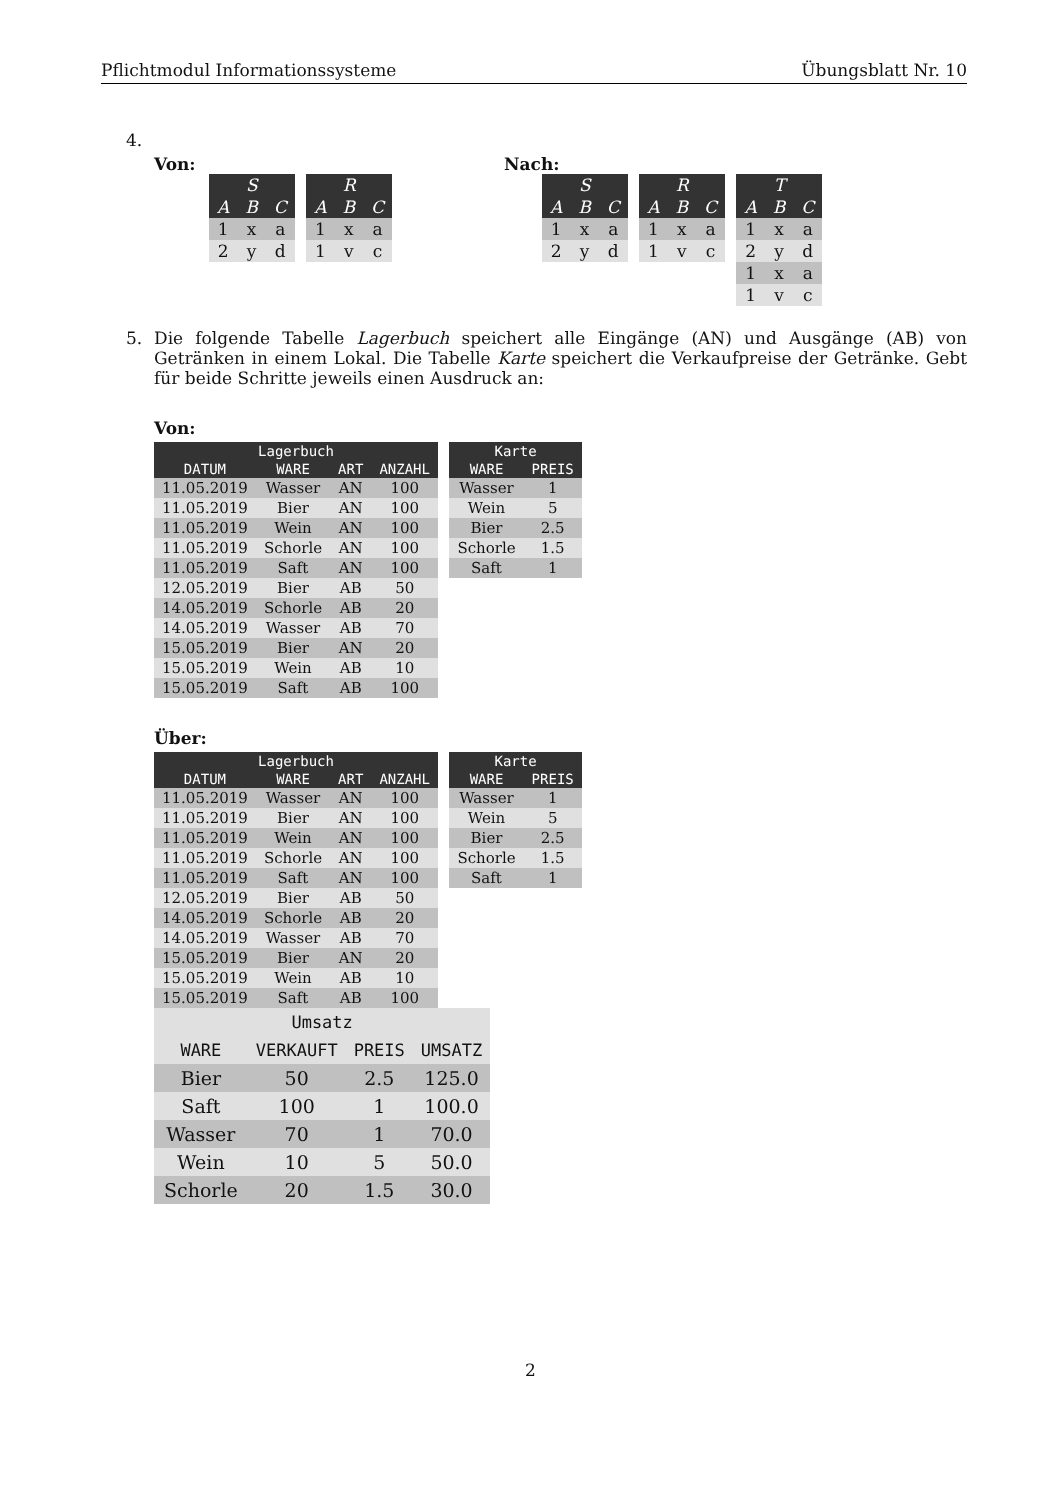Pflichtmodul Informationssysteme Übungsblatt Nr. 10
4.
Von:
| S | | |
| --- | --- | --- |
| A | B | C |
| 1 | x | a |
| 2 | y | d |
| R | | |
| --- | --- | --- |
| A | B | C |
| 1 | x | a |
| 1 | v | c |
Nach:
| S | | |
| --- | --- | --- |
| A | B | C |
| 1 | x | a |
| 2 | y | d |
| R | | |
| --- | --- | --- |
| A | B | C |
| 1 | x | a |
| 1 | v | c |
| T | | |
| --- | --- | --- |
| A | B | C |
| 1 | x | a |
| 2 | y | d |
| 1 | x | a |
| 1 | v | c |
5. Die folgende Tabelle Lagerbuch speichert alle Eingänge (AN) und Ausgänge (AB) von Getränken in einem Lokal. Die Tabelle Karte speichert die Verkaufpreise der Getränke. Gebt für beide Schritte jeweils einen Ausdruck an:
Von:
| Lagerbuch | | | |
| --- | --- | --- | --- |
| DATUM | WARE | ART | ANZAHL |
| 11.05.2019 | Wasser | AN | 100 |
| 11.05.2019 | Bier | AN | 100 |
| 11.05.2019 | Wein | AN | 100 |
| 11.05.2019 | Schorle | AN | 100 |
| 11.05.2019 | Saft | AN | 100 |
| 12.05.2019 | Bier | AB | 50 |
| 14.05.2019 | Schorle | AB | 20 |
| 14.05.2019 | Wasser | AB | 70 |
| 15.05.2019 | Bier | AN | 20 |
| 15.05.2019 | Wein | AB | 10 |
| 15.05.2019 | Saft | AB | 100 |
| Karte | |
| --- | --- |
| WARE | PREIS |
| Wasser | 1 |
| Wein | 5 |
| Bier | 2.5 |
| Schorle | 1.5 |
| Saft | 1 |
Über:
| Lagerbuch | | | |
| --- | --- | --- | --- |
| DATUM | WARE | ART | ANZAHL |
| 11.05.2019 | Wasser | AN | 100 |
| 11.05.2019 | Bier | AN | 100 |
| 11.05.2019 | Wein | AN | 100 |
| 11.05.2019 | Schorle | AN | 100 |
| 11.05.2019 | Saft | AN | 100 |
| 12.05.2019 | Bier | AB | 50 |
| 14.05.2019 | Schorle | AB | 20 |
| 14.05.2019 | Wasser | AB | 70 |
| 15.05.2019 | Bier | AN | 20 |
| 15.05.2019 | Wein | AB | 10 |
| 15.05.2019 | Saft | AB | 100 |
| Karte | |
| --- | --- |
| WARE | PREIS |
| Wasser | 1 |
| Wein | 5 |
| Bier | 2.5 |
| Schorle | 1.5 |
| Saft | 1 |
| Umsatz | | | |
| --- | --- | --- | --- |
| WARE | VERKAUFT | PREIS | UMSATZ |
| Bier | 50 | 2.5 | 125.0 |
| Saft | 100 | 1 | 100.0 |
| Wasser | 70 | 1 | 70.0 |
| Wein | 10 | 5 | 50.0 |
| Schorle | 20 | 1.5 | 30.0 |
2